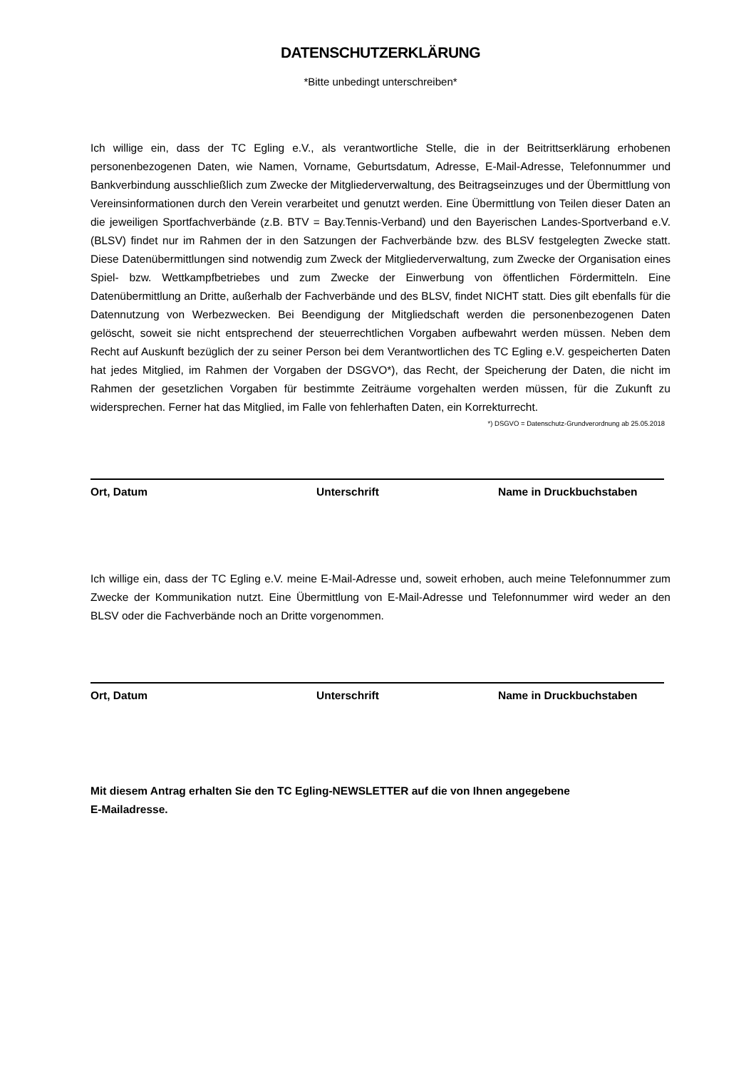DATENSCHUTZERKLÄRUNG
*Bitte unbedingt unterschreiben*
Ich willige ein, dass der TC Egling e.V., als verantwortliche Stelle, die in der Beitrittserklärung erhobenen personenbezogenen Daten, wie Namen, Vorname, Geburtsdatum, Adresse, E-Mail-Adresse, Telefonnummer und Bankverbindung ausschließlich zum Zwecke der Mitgliederverwaltung, des Beitragseinzuges und der Übermittlung von Vereinsinformationen durch den Verein verarbeitet und genutzt werden. Eine Übermittlung von Teilen dieser Daten an die jeweiligen Sportfachverbände (z.B. BTV = Bay.Tennis-Verband) und den Bayerischen Landes-Sportverband e.V. (BLSV) findet nur im Rahmen der in den Satzungen der Fachverbände bzw. des BLSV festgelegten Zwecke statt. Diese Datenübermittlungen sind notwendig zum Zweck der Mitgliederverwaltung, zum Zwecke der Organisation eines Spiel- bzw. Wettkampfbetriebes und zum Zwecke der Einwerbung von öffentlichen Fördermitteln. Eine Datenübermittlung an Dritte, außerhalb der Fachverbände und des BLSV, findet NICHT statt. Dies gilt ebenfalls für die Datennutzung von Werbezwecken. Bei Beendigung der Mitgliedschaft werden die personenbezogenen Daten gelöscht, soweit sie nicht entsprechend der steuerrechtlichen Vorgaben aufbewahrt werden müssen. Neben dem Recht auf Auskunft bezüglich der zu seiner Person bei dem Verantwortlichen des TC Egling e.V. gespeicherten Daten hat jedes Mitglied, im Rahmen der Vorgaben der DSGVO*), das Recht, der Speicherung der Daten, die nicht im Rahmen der gesetzlichen Vorgaben für bestimmte Zeiträume vorgehalten werden müssen, für die Zukunft zu widersprechen. Ferner hat das Mitglied, im Falle von fehlerhaften Daten, ein Korrekturrecht.
*) DSGVO = Datenschutz-Grundverordnung ab 25.05.2018
Ort, Datum Unterschrift Name in Druckbuchstaben
Ich willige ein, dass der TC Egling e.V. meine E-Mail-Adresse und, soweit erhoben, auch meine Telefonnummer zum Zwecke der Kommunikation nutzt. Eine Übermittlung von E-Mail-Adresse und Telefonnummer wird weder an den BLSV oder die Fachverbände noch an Dritte vorgenommen.
Ort, Datum Unterschrift Name in Druckbuchstaben
Mit diesem Antrag erhalten Sie den TC Egling-NEWSLETTER auf die von Ihnen angegebene
E-Mailadresse.